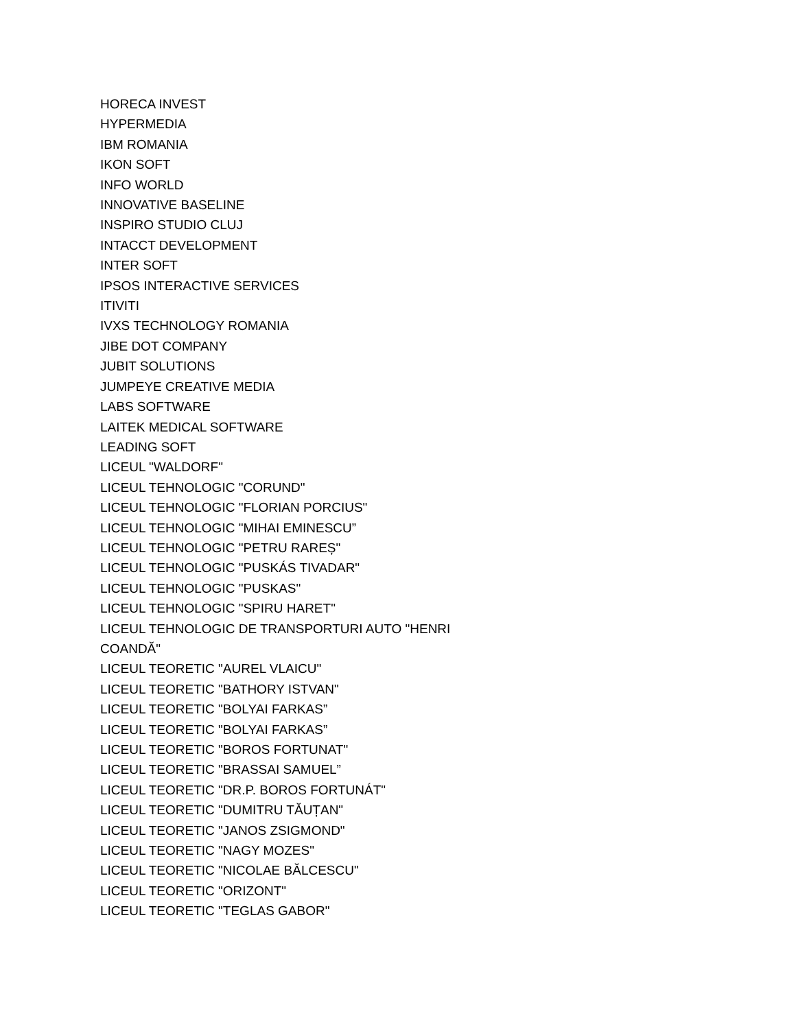HORECA INVEST
HYPERMEDIA
IBM ROMANIA
IKON SOFT
INFO WORLD
INNOVATIVE BASELINE
INSPIRO STUDIO CLUJ
INTACCT DEVELOPMENT
INTER SOFT
IPSOS INTERACTIVE SERVICES
ITIVITI
IVXS TECHNOLOGY ROMANIA
JIBE DOT COMPANY
JUBIT SOLUTIONS
JUMPEYE CREATIVE MEDIA
LABS SOFTWARE
LAITEK MEDICAL SOFTWARE
LEADING SOFT
LICEUL "WALDORF"
LICEUL TEHNOLOGIC "CORUND"
LICEUL TEHNOLOGIC "FLORIAN PORCIUS"
LICEUL TEHNOLOGIC "MIHAI EMINESCU”
LICEUL TEHNOLOGIC "PETRU RAREȘ"
LICEUL TEHNOLOGIC "PUSKÁS TIVADAR"
LICEUL TEHNOLOGIC "PUSKAS"
LICEUL TEHNOLOGIC "SPIRU HARET"
LICEUL TEHNOLOGIC DE TRANSPORTURI AUTO "HENRI COANDĂ"
LICEUL TEORETIC "AUREL VLAICU"
LICEUL TEORETIC "BATHORY ISTVAN"
LICEUL TEORETIC "BOLYAI FARKAS”
LICEUL TEORETIC "BOLYAI FARKAS”
LICEUL TEORETIC "BOROS FORTUNAT"
LICEUL TEORETIC "BRASSAI SAMUEL”
LICEUL TEORETIC "DR.P. BOROS FORTUNÁT"
LICEUL TEORETIC "DUMITRU TĂUȚAN"
LICEUL TEORETIC "JANOS ZSIGMOND"
LICEUL TEORETIC "NAGY MOZES"
LICEUL TEORETIC "NICOLAE BĂLCESCU"
LICEUL TEORETIC "ORIZONT"
LICEUL TEORETIC "TEGLAS GABOR"